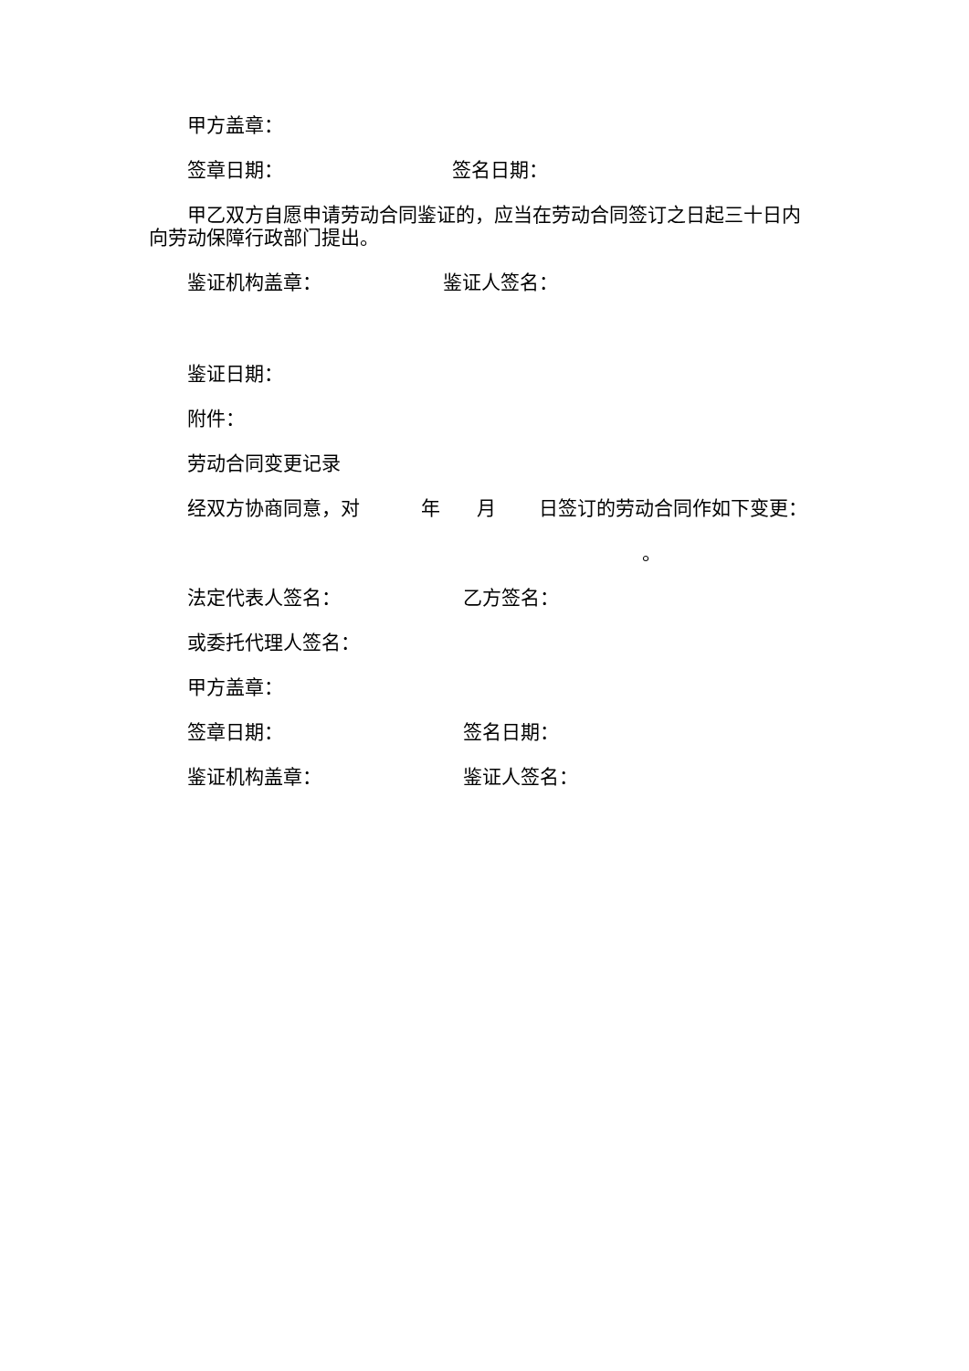甲方盖章：
签章日期： 签名日期：
甲乙双方自愿申请劳动合同鉴证的，应当在劳动合同签订之日起三十日内向劳动保障行政部门提出。
鉴证机构盖章： 鉴证人签名：
鉴证日期：
附件：
劳动合同变更记录
经双方协商同意，对 年 月 日签订的劳动合同作如下变更：
。
法定代表人签名： 乙方签名：
或委托代理人签名：
甲方盖章：
签章日期： 签名日期：
鉴证机构盖章： 鉴证人签名：